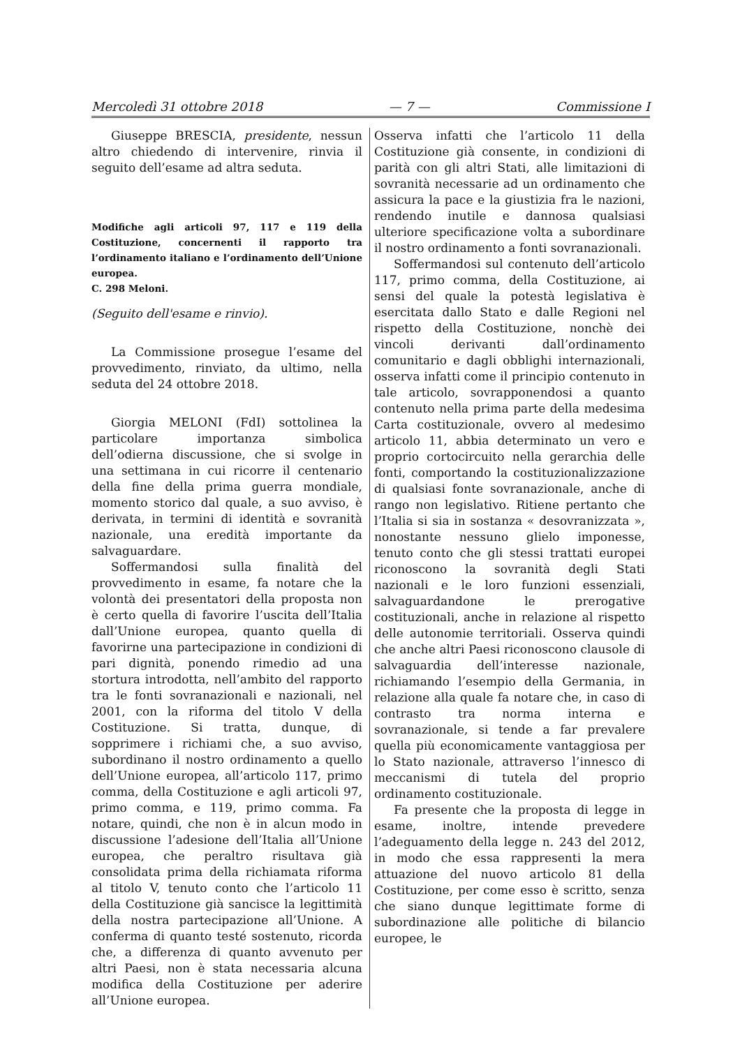Mercoledì 31 ottobre 2018 — 7 — Commissione I
Giuseppe BRESCIA, presidente, nessun altro chiedendo di intervenire, rinvia il seguito dell’esame ad altra seduta.
Modifiche agli articoli 97, 117 e 119 della Costituzione, concernenti il rapporto tra l’ordinamento italiano e l’ordinamento dell’Unione europea.
C. 298 Meloni.
(Seguito dell'esame e rinvio).
La Commissione prosegue l’esame del provvedimento, rinviato, da ultimo, nella seduta del 24 ottobre 2018.
Giorgia MELONI (FdI) sottolinea la particolare importanza simbolica dell’odierna discussione, che si svolge in una settimana in cui ricorre il centenario della fine della prima guerra mondiale, momento storico dal quale, a suo avviso, è derivata, in termini di identità e sovranità nazionale, una eredità importante da salvaguardare.
Soffermandosi sulla finalità del provvedimento in esame, fa notare che la volontà dei presentatori della proposta non è certo quella di favorire l’uscita dell’Italia dall’Unione europea, quanto quella di favorirne una partecipazione in condizioni di pari dignità, ponendo rimedio ad una stortura introdotta, nell’ambito del rapporto tra le fonti sovranazionali e nazionali, nel 2001, con la riforma del titolo V della Costituzione. Si tratta, dunque, di sopprimere i richiami che, a suo avviso, subordinano il nostro ordinamento a quello dell’Unione europea, all’articolo 117, primo comma, della Costituzione e agli articoli 97, primo comma, e 119, primo comma. Fa notare, quindi, che non è in alcun modo in discussione l’adesione dell’Italia all’Unione europea, che peraltro risultava già consolidata prima della richiamata riforma al titolo V, tenuto conto che l’articolo 11 della Costituzione già sancisce la legittimità della nostra partecipazione all’Unione. A conferma di quanto testé sostenuto, ricorda che, a differenza di quanto avvenuto per altri Paesi, non è stata necessaria alcuna modifica della Costituzione per aderire all’Unione europea.
Osserva infatti che l’articolo 11 della Costituzione già consente, in condizioni di parità con gli altri Stati, alle limitazioni di sovranità necessarie ad un ordinamento che assicura la pace e la giustizia fra le nazioni, rendendo inutile e dannosa qualsiasi ulteriore specificazione volta a subordinare il nostro ordinamento a fonti sovranazionali.
Soffermandosi sul contenuto dell’articolo 117, primo comma, della Costituzione, ai sensi del quale la potestà legislativa è esercitata dallo Stato e dalle Regioni nel rispetto della Costituzione, nonchè dei vincoli derivanti dall’ordinamento comunitario e dagli obblighi internazionali, osserva infatti come il principio contenuto in tale articolo, sovrapponendosi a quanto contenuto nella prima parte della medesima Carta costituzionale, ovvero al medesimo articolo 11, abbia determinato un vero e proprio cortocircuito nella gerarchia delle fonti, comportando la costituzionalizzazione di qualsiasi fonte sovranazionale, anche di rango non legislativo. Ritiene pertanto che l’Italia si sia in sostanza « desovranizzata », nonostante nessuno glielo imponesse, tenuto conto che gli stessi trattati europei riconoscono la sovranità degli Stati nazionali e le loro funzioni essenziali, salvaguardandone le prerogative costituzionali, anche in relazione al rispetto delle autonomie territoriali. Osserva quindi che anche altri Paesi riconoscono clausole di salvaguardia dell’interesse nazionale, richiamando l’esempio della Germania, in relazione alla quale fa notare che, in caso di contrasto tra norma interna e sovranazionale, si tende a far prevalere quella più economicamente vantaggiosa per lo Stato nazionale, attraverso l’innesco di meccanismi di tutela del proprio ordinamento costituzionale.
Fa presente che la proposta di legge in esame, inoltre, intende prevedere l’adeguamento della legge n. 243 del 2012, in modo che essa rappresenti la mera attuazione del nuovo articolo 81 della Costituzione, per come esso è scritto, senza che siano dunque legittimate forme di subordinazione alle politiche di bilancio europee, le